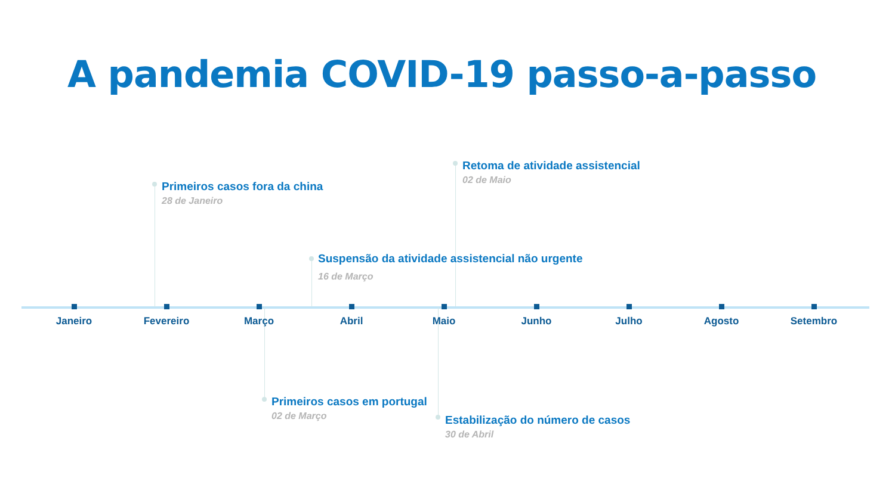A pandemia COVID-19 passo-a-passo
Primeiros casos fora da china
28 de Janeiro
Retoma de atividade assistencial
02 de Maio
Suspensão da atividade assistencial não urgente
16 de Março
Janeiro Fevereiro Março Abril Maio Junho Julho Agosto Setembro
Primeiros casos em portugal
02 de Março
Estabilização do número de casos
30 de Abril